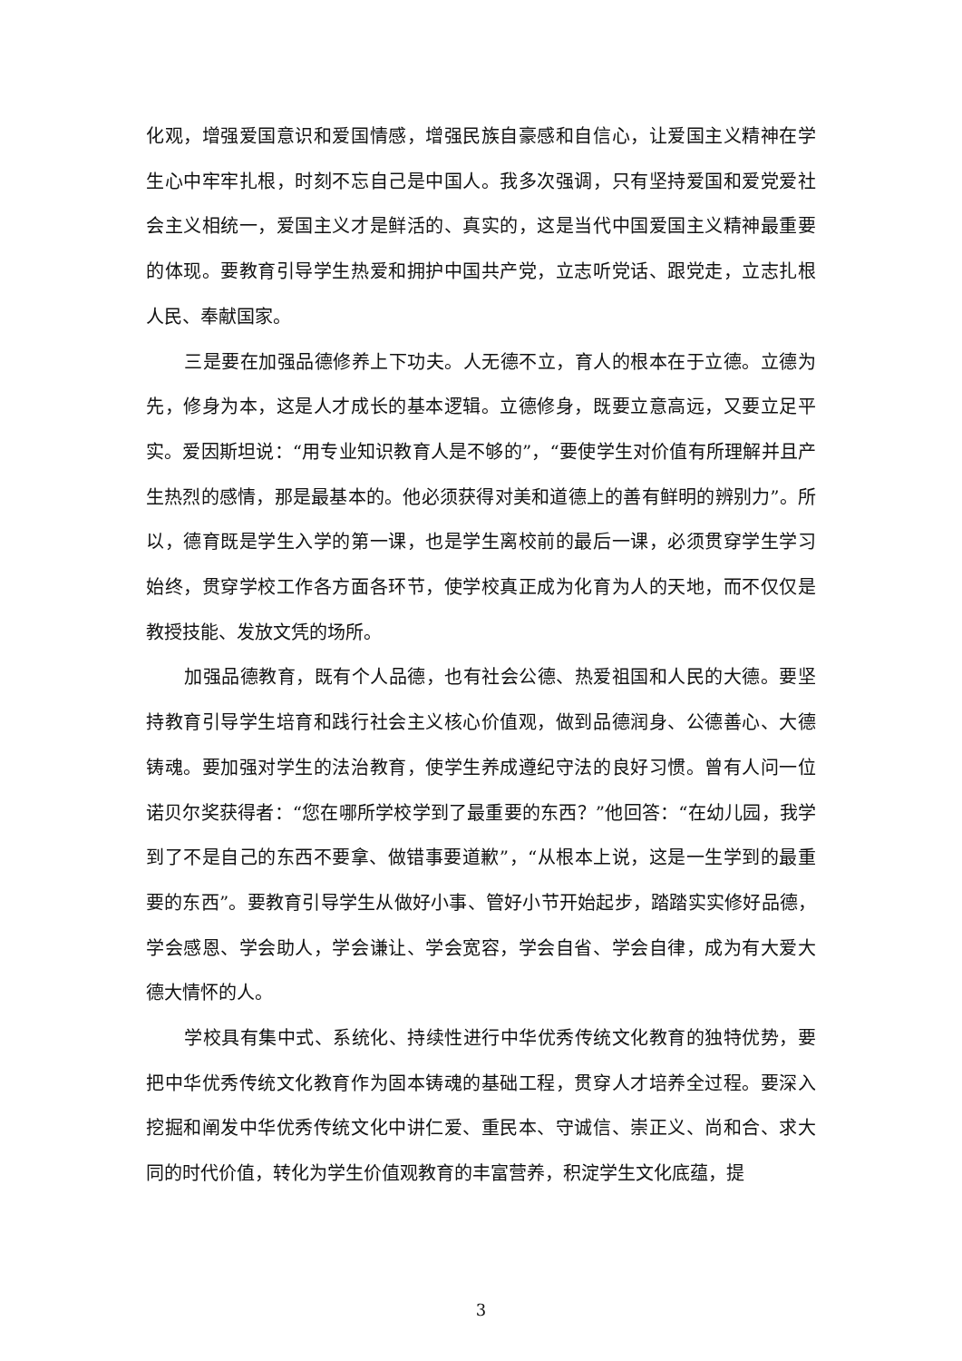化观，增强爱国意识和爱国情感，增强民族自豪感和自信心，让爱国主义精神在学生心中牢牢扎根，时刻不忘自己是中国人。我多次强调，只有坚持爱国和爱党爱社会主义相统一，爱国主义才是鲜活的、真实的，这是当代中国爱国主义精神最重要的体现。要教育引导学生热爱和拥护中国共产党，立志听党话、跟党走，立志扎根人民、奉献国家。
三是要在加强品德修养上下功夫。人无德不立，育人的根本在于立德。立德为先，修身为本，这是人才成长的基本逻辑。立德修身，既要立意高远，又要立足平实。爱因斯坦说：“用专业知识教育人是不够的”，“要使学生对价值有所理解并且产生热烈的感情，那是最基本的。他必须获得对美和道德上的善有鲜明的辨别力”。所以，德育既是学生入学的第一课，也是学生离校前的最后一课，必须贯穿学生学习始终，贯穿学校工作各方面各环节，使学校真正成为化育为人的天地，而不仅仅是教授技能、发放文凭的场所。
加强品德教育，既有个人品德，也有社会公德、热爱祖国和人民的大德。要坚持教育引导学生培育和践行社会主义核心价值观，做到品德润身、公德善心、大德铸魂。要加强对学生的法治教育，使学生养成遵纪守法的良好习惯。曾有人问一位诺贝尔奖获得者：“您在哪所学校学到了最重要的东西？”他回答：“在幼儿园，我学到了不是自己的东西不要拿、做错事要道歉”，“从根本上说，这是一生学到的最重要的东西”。要教育引导学生从做好小事、管好小节开始起步，踏踏实实修好品德，学会感恩、学会助人，学会谦让、学会宽容，学会自省、学会自律，成为有大爱大德大情怀的人。
学校具有集中式、系统化、持续性进行中华优秀传统文化教育的独特优势，要把中华优秀传统文化教育作为固本铸魂的基础工程，贯穿人才培养全过程。要深入挖掘和阐发中华优秀传统文化中讲仁爱、重民本、守诚信、崇正义、尚和合、求大同的时代价值，转化为学生价值观教育的丰富营养，积淀学生文化底蕴，提
3